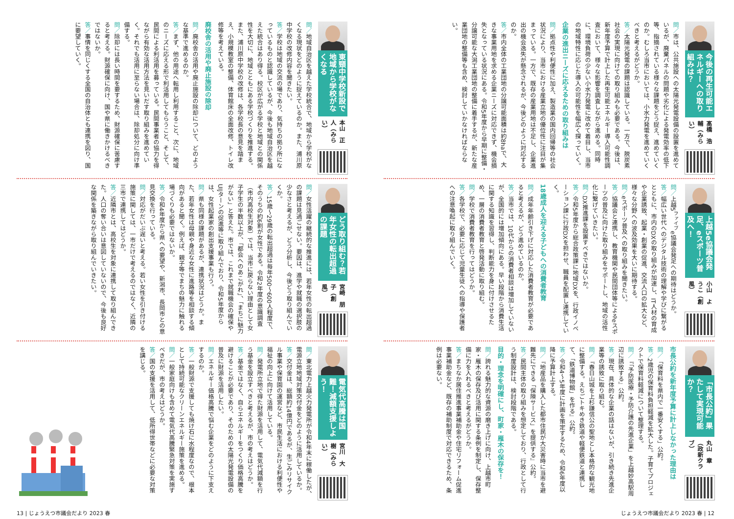今後の再生可能エネルギーへの取り組みは？
髙橋　浩輔（みらい）
問／市は、公共施設への太陽光発電設備の設置を進めているが、廃棄パネルの問題や劣化による発電効率の低下等、指摘されている様々な課題をどう捉え、進めていくのか。むしろ当市においては、小水力発電を進めていくべきと考えるがどうか。
答／太陽光発電の課題は認識している。一方で、脱炭素社会の実現に向けての取り組みも必要である。今後は、新年度予算で計上した再生可能エネルギー導入可能性調査において、様々な影響を調査しながら進める。同時に、環境負荷の少ない小水力発電に改めて着目し、当市の地域特性に応じた導入の可能性を幅広く探っていく。
企業の進出ニーズに応えるための取り組みは
問／拠点性や利便性に加え、製造業の国内回帰等の社会状況により、当市における産業立地の優位性に注目が集まっている。一方で、既存の産業用地は不足し、企業進出の機会逸失が懸念されるが、今後どのように対応するのか。
答／市内全体の工業団地の分譲可能面積は約8haで、大きな事業用地を求める企業ニーズに対応できず、機会損失となっている状況にある。令和5年度から早期に整備・分譲可能な大潟工業団地の整備に着手するが、新たな産業団地の整備等も含め、検討していかなければならない。
上越5e協議会発足、eスポーツ普及へ！
小山　ようこ（創風）
問／上越5<sup>ファイブ</sup>e協議会発足への期待はどうか。
答／幅広い世代へのデジタル技術の理解や学びに繋がるとともに、市内のDXの取り組みが加速し、IT人材の育成や企業誘致、起業・創業の促進、交流人口の拡大など、様々な分野への波及効果を大いに期待する。
問／eスポーツ普及への取り組みを聞きたい。
答／協議会と連携し、教育機関や民間団体等によるeスポーツの普及に向けた取り組みをサポートし、地域の活性化に繋げていきたい。
問／DX推進課を設置すべきではないか。
答／令和5年度から総合政策課に地域DXを、行政イノベーション課に行政DXを担わせ、職員を配置し連携していく。
18歳成人を迎える子どもへの消費者教育
問／成年年齢引き下げに対応した消費者教育が必要であると考えるが、どう進めているのか。
答／当市では、10代からの消費者相談は増加していないが、全国的には増加傾向にある。早い段階から消費生活に関する知識を習得し、判断能力を身に付けさせるため、一層の消費者教育と啓発活動に取り組む。
問／学校で消費者教育を行ってはどうか。
答／各学校で、必要に応じて児童生徒への指導や保護者への注意喚起に取り組んでいく。
「市長公約」果たして実現可能か？
丸山　章（政新クラブ）
市長公約を新年度予算に計上しなかった理由は
問／「保育料を県内で一番安くする」公約。
答／2歳児の保育料負担軽減を拡大した。子育てプロジェクトで保育料軽減について整理する。
問／『「予防医療・予防介護の先進企業」を上越妙高駅周辺に誘致する』公約。
答／現在、具体的な企業の話はないが、引き続き先進企業等の誘致に取り組む。
問／『春日山城を上杉謙信公の聖地とし本格的な観光地に整備する。えちごトキめき鉄道や軽便鉄道と連携して、「鉄道博物館」を作る』公約。
答／令和4～5年度に計画を策定するため、令和6年度以降に予算計上する。
問／『地産品を購入した都市住民が大災害時に当市を避難先にできる「保険サービス」を提供する』公約。
答／民間主体の取り組みを想定しており、行政として行う制度設計は、検討段階である。
目的・理念を明確にし、町家・雁木の保存を！
問／誇れる魅力的な資源の磨き上げに向け、上越市町家・雁木の保存及び活用に関する条例を制定し、保存整備に力を入れるべきと考えるがどうか。
答／まちなか居住推進事業補助金や住宅リフォーム促進事業補助金など、既存の補助制度で対応できるため、条例は必要ない。
じょうえつ市議会だより 2023 春 | 12
東頸中学校新設で地域から学校がなくなる
本山　正人（みらい）
問／地域自治区を越えた学校統合で、地域から学校がなくなる現状をどのように捉えているのか。また、浦川原中学校の改修内容を聞きたい。
答／学校は地域の交流の場であり、気持ちの拠り所になっているものと認識しているが、今後も地域自治区を越えた統合はあり得る。校区が広がる学校と地域との関係性を大切に、地域とともにある学校づくりを推進する。また、浦川原中学校の改修は、各学校長の意見を踏まえ、小規模教室の整備、体育館床の全面改修、トイレ改修等を考えている。
廃校舎の活用や廃止施設の除却
問／廃校舎の活用や廃止施設の除却について、どのような基準で進めるのか。
答／まず、他の用途へ転用し利用すること、次に、地域のニーズに応える形で利活用してもらうこと、そして、民間による利活用を募っている。民間事業者の協力を得ながら有効な活用方法を見いだす取り組みを進めていく。それでも活用に至らない場合は、除却処分に向け準備する。
問／除却には長い時間を要するため、財源確保に苦慮すると考える。財源確保に向け、国や県に働きかけるべきではないか。
答／事情を同じくする全国の自治体とも連携を図り、国に要望していく。
どう取り組む？若年女性の転出超過の課題
宮崎　朋子（創風）
問／女性活躍の継続的な推進には、若年女性の転出超過の課題は見過ごせない。要因は、進学や就職の選択肢の少なさと考えるが、どう分析し、今後どう取り組んでいくか。
答／15歳～29歳の転出超過は毎年500～600人程度で、そのうちの約6割が女性である。令和2年度の意識調査（市内高校生対象）では、当市に戻らない理由として女子学生の半数以上が、「都会へのあこがれ」、「まちに魅力がない」と答えた。市では、これまで就職機会の確保やUIJターンの促進等に取り組んでおり、令和5年度からは、女性起業家の創出支援事業も行う。
問／県も同様の課題があるが、連携状況はどうか。また、若年女性は母親や身近な女性に進路等を相談する傾向があると聞く。例えば、親子等でまちの魅力に触れる場づくりも必要ではないか。
答／令和4年度から県への要望や、新潟市、長岡市との意見交換を行っている。
問／対応がだいぶ遅いと考える。若い女性を引き付ける施策に関しては、一市だけで考えるのではなく、近隣の三市で連携してはどうか。
答／近隣市とは、高校生を対象に連携して取り組んできた。人口の奪い合いは意図していないので、今後も良好な関係を築きながら取り組んでいきたい。
電気代高騰は国難！減額支援しよう！
宮川　大樹（みらい）
問／東北電力上越火力発電所が令和4年末に稼働したが、電源立地地域対策交付金をどのように活用しているか。
答／交付金は、総額約14億円であるが、生ごみリサイクル事業や保育園の運営など、市民生活における利便性や福祉の向上に向けて活用している。
問／発電所立地で得た財源を活用して、電気代減額を行う基金を設立すべきと考えるが、市の考えはどうか。
答／基金ではなく、自らエネルギーをつくり価格高騰を避けることが必要であり、そのための太陽光発電設備の普及に財源を活用したい。
問／エネルギー価格高騰で悩む企業をどのように下支えするのか。
答／一般財源で支援しても焼け石に水程度なので、根本として持続可能なクリーンエネルギー施策を進める。
問／一般家庭向けも含めて電気代高騰緊急対策を実施すべきだが、市の考えはどうか。
答／国の支援を活用して、低所得世帯などに必要な対策を講じる。
13 | じょうえつ市議会だより 2023 春